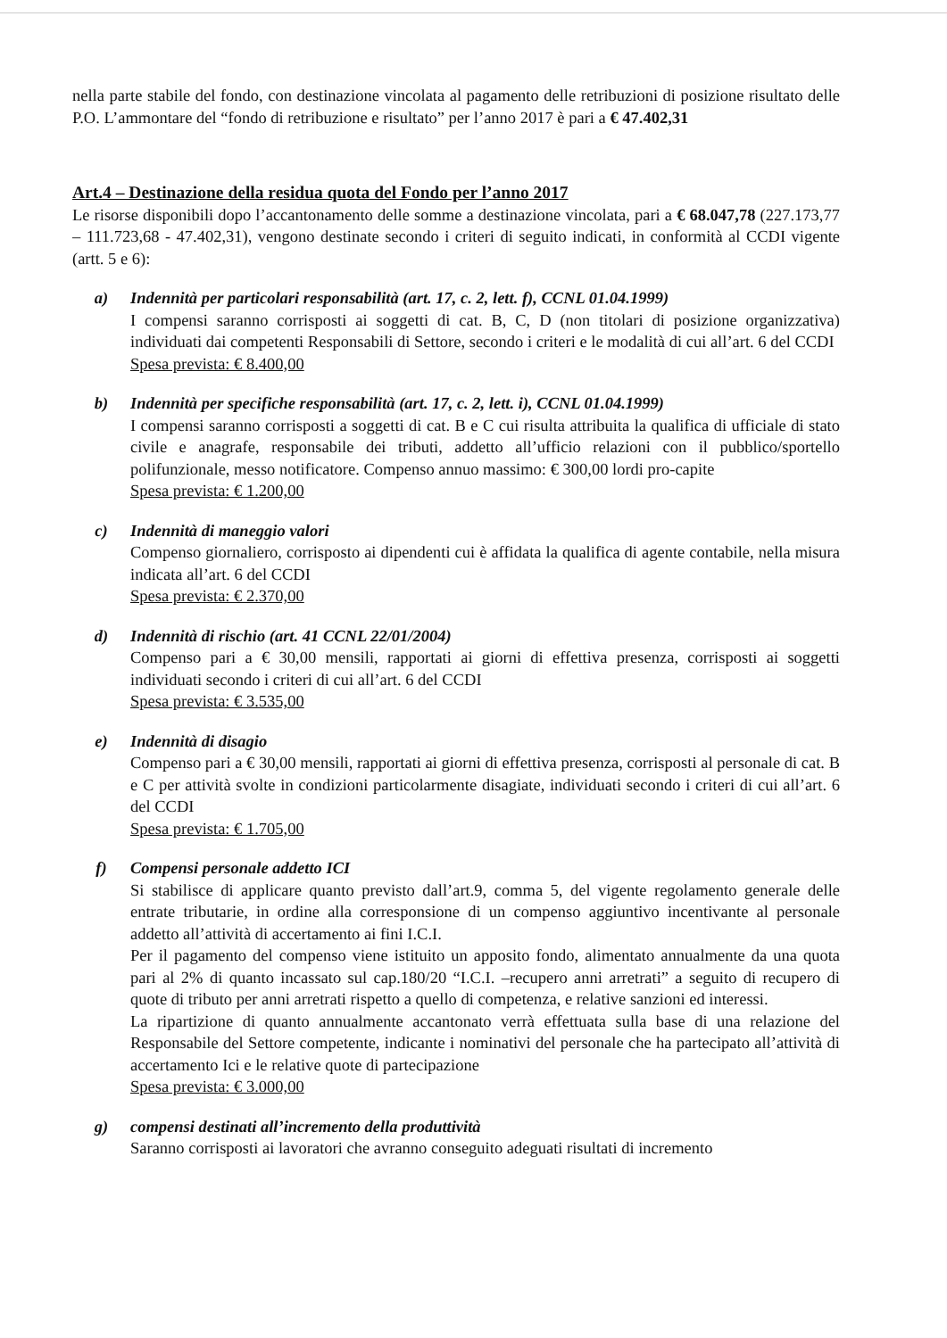nella parte stabile del fondo, con destinazione vincolata al pagamento delle retribuzioni di posizione risultato delle P.O. L’ammontare del “fondo di retribuzione e risultato” per l’anno 2017 è pari a € 47.402,31
Art.4 – Destinazione della residua quota del Fondo per l’anno 2017
Le risorse disponibili dopo l’accantonamento delle somme a destinazione vincolata, pari a € 68.047,78 (227.173,77 – 111.723,68 - 47.402,31), vengono destinate secondo i criteri di seguito indicati, in conformità al CCDI vigente (artt. 5 e 6):
a) Indennità per particolari responsabilità (art. 17, c. 2, lett. f), CCNL 01.04.1999)
I compensi saranno corrisposti ai soggetti di cat. B, C, D (non titolari di posizione organizzativa) individuati dai competenti Responsabili di Settore, secondo i criteri e le modalità di cui all’art. 6 del CCDI
Spesa prevista: € 8.400,00
b) Indennità per specifiche responsabilità (art. 17, c. 2, lett. i), CCNL 01.04.1999)
I compensi saranno corrisposti a soggetti di cat. B e C cui risulta attribuita la qualifica di ufficiale di stato civile e anagrafe, responsabile dei tributi, addetto all’ufficio relazioni con il pubblico/sportello polifunzionale, messo notificatore. Compenso annuo massimo: € 300,00 lordi pro-capite
Spesa prevista: € 1.200,00
c) Indennità di maneggio valori
Compenso giornaliero, corrisposto ai dipendenti cui è affidata la qualifica di agente contabile, nella misura indicata all’art. 6 del CCDI
Spesa prevista: € 2.370,00
d) Indennità di rischio (art. 41 CCNL 22/01/2004)
Compenso pari a € 30,00 mensili, rapportati ai giorni di effettiva presenza, corrisposti ai soggetti individuati secondo i criteri di cui all’art. 6 del CCDI
Spesa prevista: € 3.535,00
e) Indennità di disagio
Compenso pari a € 30,00 mensili, rapportati ai giorni di effettiva presenza, corrisposti al personale di cat. B e C per attività svolte in condizioni particolarmente disagiate, individuati secondo i criteri di cui all’art. 6 del CCDI
Spesa prevista: € 1.705,00
f) Compensi personale addetto ICI
Si stabilisce di applicare quanto previsto dall’art.9, comma 5, del vigente regolamento generale delle entrate tributarie, in ordine alla corresponsione di un compenso aggiuntivo incentivante al personale addetto all’attività di accertamento ai fini I.C.I.
Per il pagamento del compenso viene istituito un apposito fondo, alimentato annualmente da una quota pari al 2% di quanto incassato sul cap.180/20 “I.C.I. –recupero anni arretrati” a seguito di recupero di quote di tributo per anni arretrati rispetto a quello di competenza, e relative sanzioni ed interessi.
La ripartizione di quanto annualmente accantonato verrà effettuata sulla base di una relazione del Responsabile del Settore competente, indicante i nominativi del personale che ha partecipato all’attività di accertamento Ici e le relative quote di partecipazione
Spesa prevista: € 3.000,00
g) compensi destinati all’incremento della produttività
Saranno corrisposti ai lavoratori che avranno conseguito adeguati risultati di incremento